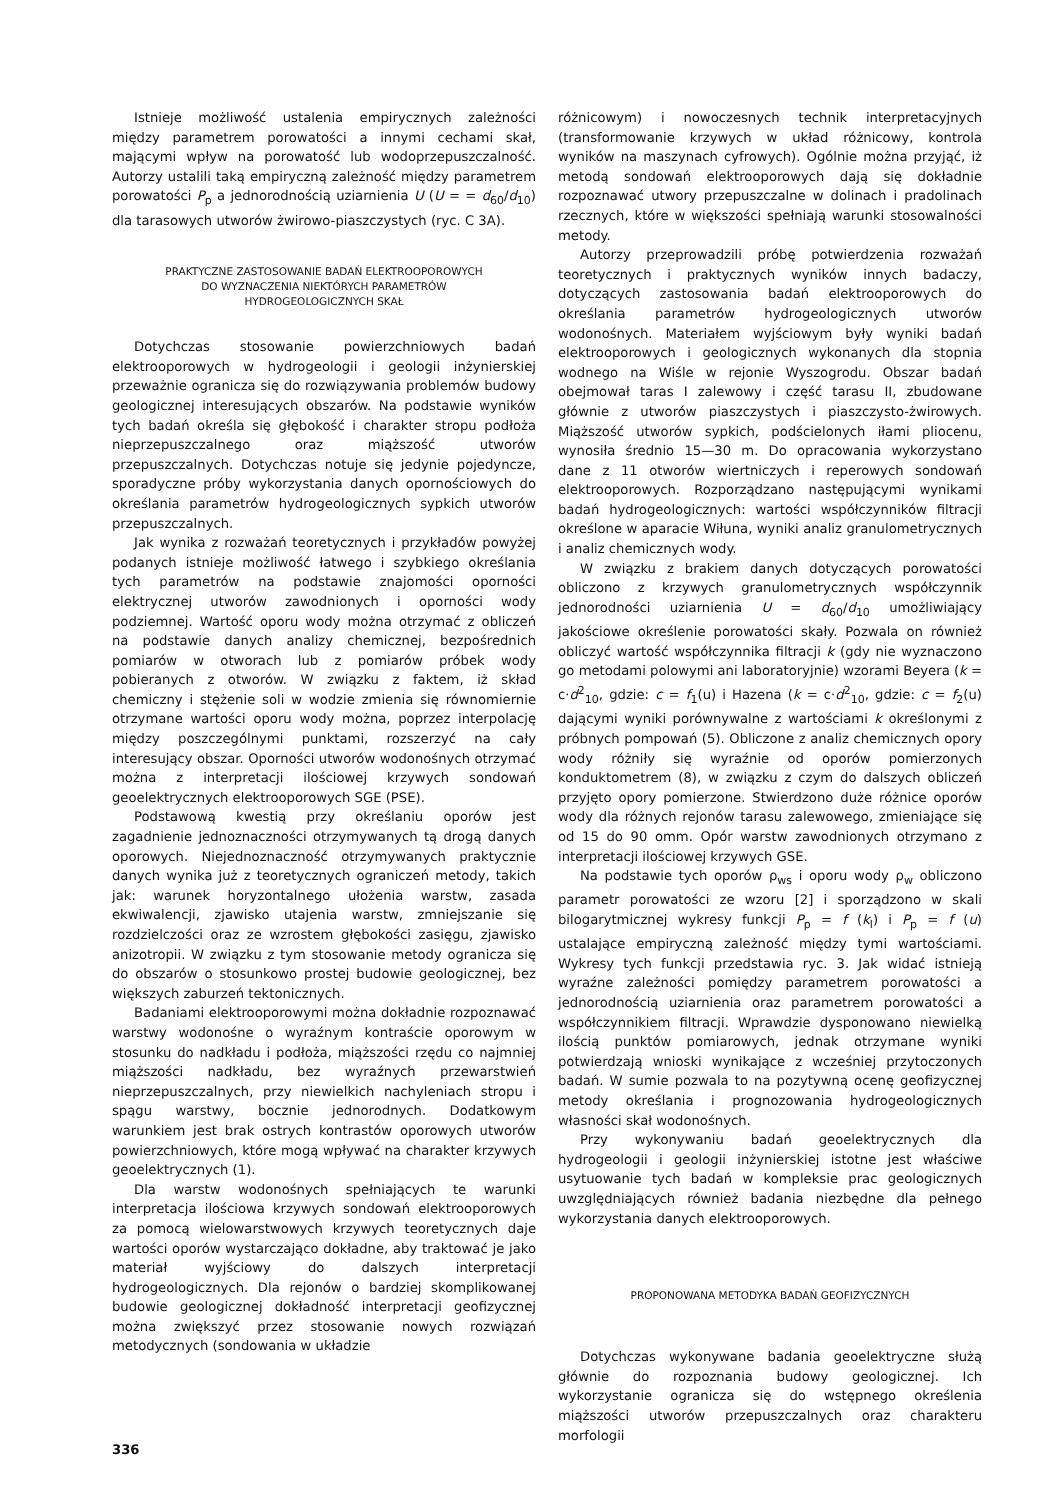Istnieje możliwość ustalenia empirycznych zależności między parametrem porowatości a innymi cechami skał, mającymi wpływ na porowatość lub wodoprzepuszczalność. Autorzy ustalili taką empiryczną zależność między parametrem porowatości P<sub>p</sub> a jednorodnością uziarnienia U (U = = d<sub>60</sub>/d<sub>10</sub>) dla tarasowych utworów żwirowo-piaszczystych (ryc. C 3A).
PRAKTYCZNE ZASTOSOWANIE BADAŃ ELEKTROOPOROWYCH
DO WYZNACZENIA NIEKTÓRYCH PARAMETRÓW
HYDROGEOLOGICZNYCH SKAŁ
Dotychczas stosowanie powierzchniowych badań elektrooporowych w hydrogeologii i geologii inżynierskiej przeważnie ogranicza się do rozwiązywania problemów budowy geologicznej interesujących obszarów. Na podstawie wyników tych badań określa się głębokość i charakter stropu podłoża nieprzepuszczalnego oraz miąższość utworów przepuszczalnych. Dotychczas notuje się jedynie pojedyncze, sporadyczne próby wykorzystania danych opornościowych do określania parametrów hydrogeologicznych sypkich utworów przepuszczalnych.
Jak wynika z rozważań teoretycznych i przykładów powyżej podanych istnieje możliwość łatwego i szybkiego określania tych parametrów na podstawie znajomości oporności elektrycznej utworów zawodnionych i oporności wody podziemnej. Wartość oporu wody można otrzymać z obliczeń na podstawie danych analizy chemicznej, bezpośrednich pomiarów w otworach lub z pomiarów próbek wody pobieranych z otworów. W związku z faktem, iż skład chemiczny i stężenie soli w wodzie zmienia się równomiernie otrzymane wartości oporu wody można, poprzez interpolację między poszczególnymi punktami, rozszerzyć na cały interesujący obszar. Oporności utworów wodonośnych otrzymać można z interpretacji ilościowej krzywych sondowań geoelektrycznych elektrooporowych SGE (PSE).
Podstawową kwestią przy określaniu oporów jest zagadnienie jednoznaczności otrzymywanych tą drogą danych oporowych. Niejednoznaczność otrzymywanych praktycznie danych wynika już z teoretycznych ograniczeń metody, takich jak: warunek horyzontalnego ułożenia warstw, zasada ekwiwalencji, zjawisko utajenia warstw, zmniejszanie się rozdzielczości oraz ze wzrostem głębokości zasięgu, zjawisko anizotropii. W związku z tym stosowanie metody ogranicza się do obszarów o stosunkowo prostej budowie geologicznej, bez większych zaburzeń tektonicznych.
Badaniami elektrooporowymi można dokładnie rozpoznawać warstwy wodonośne o wyraźnym kontraście oporowym w stosunku do nadkładu i podłoża, miąższości rzędu co najmniej miąższości nadkładu, bez wyraźnych przewarstwień nieprzepuszczalnych, przy niewielkich nachyleniach stropu i spągu warstwy, bocznie jednorodnych. Dodatkowym warunkiem jest brak ostrych kontrastów oporowych utworów powierzchniowych, które mogą wpływać na charakter krzywych geoelektrycznych (1).
Dla warstw wodonośnych spełniających te warunki interpretacja ilościowa krzywych sondowań elektrooporowych za pomocą wielowarstwowych krzywych teoretycznych daje wartości oporów wystarczająco dokładne, aby traktować je jako materiał wyjściowy do dalszych interpretacji hydrogeologicznych. Dla rejonów o bardziej skomplikowanej budowie geologicznej dokładność interpretacji geofizycznej można zwiększyć przez stosowanie nowych rozwiązań metodycznych (sondowania w układzie
różnicowym) i nowoczesnych technik interpretacyjnych (transformowanie krzywych w układ różnicowy, kontrola wyników na maszynach cyfrowych). Ogólnie można przyjąć, iż metodą sondowań elektrooporowych dają się dokładnie rozpoznawać utwory przepuszczalne w dolinach i pradolinach rzecznych, które w większości spełniają warunki stosowalności metody.
Autorzy przeprowadzili próbę potwierdzenia rozważań teoretycznych i praktycznych wyników innych badaczy, dotyczących zastosowania badań elektrooporowych do określania parametrów hydrogeologicznych utworów wodonośnych. Materiałem wyjściowym były wyniki badań elektrooporowych i geologicznych wykonanych dla stopnia wodnego na Wiśle w rejonie Wyszogrodu. Obszar badań obejmował taras I zalewowy i część tarasu II, zbudowane głównie z utworów piaszczystych i piaszczysto-żwirowych. Miąższość utworów sypkich, podścielonych iłami pliocenu, wynosiła średnio 15—30 m. Do opracowania wykorzystano dane z 11 otworów wiertniczych i reperowych sondowań elektrooporowych. Rozporządzano następującymi wynikami badań hydrogeologicznych: wartości współczynników filtracji określone w aparacie Wiłuna, wyniki analiz granulometrycznych i analiz chemicznych wody.
W związku z brakiem danych dotyczących porowatości obliczono z krzywych granulometrycznych współczynnik jednorodności uziarnienia U = d<sub>60</sub>/d<sub>10</sub> umożliwiający jakościowe określenie porowatości skały. Pozwala on również obliczyć wartość współczynnika filtracji k (gdy nie wyznaczono go metodami polowymi ani laboratoryjnie) wzorami Beyera (k = c·d<sup>2</sup><sub>10</sub>, gdzie: c = f<sub>1</sub>(u) i Hazena (k = c·d<sup>2</sup><sub>10</sub>, gdzie: c = f<sub>2</sub>(u) dającymi wyniki porównywalne z wartościami k określonymi z próbnych pompowań (5). Obliczone z analiz chemicznych opory wody różniły się wyraźnie od oporów pomierzonych konduktometrem (8), w związku z czym do dalszych obliczeń przyjęto opory pomierzone. Stwierdzono duże różnice oporów wody dla różnych rejonów tarasu zalewowego, zmieniające się od 15 do 90 omm. Opór warstw zawodnionych otrzymano z interpretacji ilościowej krzywych GSE.
Na podstawie tych oporów ρ<sub>ws</sub> i oporu wody ρ<sub>w</sub> obliczono parametr porowatości ze wzoru [2] i sporządzono w skali bilogarytmicznej wykresy funkcji P<sub>p</sub> = f (k<sub>l</sub>) i P<sub>p</sub> = f (u) ustalające empiryczną zależność między tymi wartościami. Wykresy tych funkcji przedstawia ryc. 3. Jak widać istnieją wyraźne zależności pomiędzy parametrem porowatości a jednorodnością uziarnienia oraz parametrem porowatości a współczynnikiem filtracji. Wprawdzie dysponowano niewielką ilością punktów pomiarowych, jednak otrzymane wyniki potwierdzają wnioski wynikające z wcześniej przytoczonych badań. W sumie pozwala to na pozytywną ocenę geofizycznej metody określania i prognozowania hydrogeologicznych własności skał wodonośnych.
Przy wykonywaniu badań geoelektrycznych dla hydrogeologii i geologii inżynierskiej istotne jest właściwe usytuowanie tych badań w kompleksie prac geologicznych uwzględniających również badania niezbędne dla pełnego wykorzystania danych elektrooporowych.
PROPONOWANA METODYKA BADAŃ GEOFIZYCZNYCH
Dotychczas wykonywane badania geoelektryczne służą głównie do rozpoznania budowy geologicznej. Ich wykorzystanie ogranicza się do wstępnego określenia miąższości utworów przepuszczalnych oraz charakteru morfologii
336